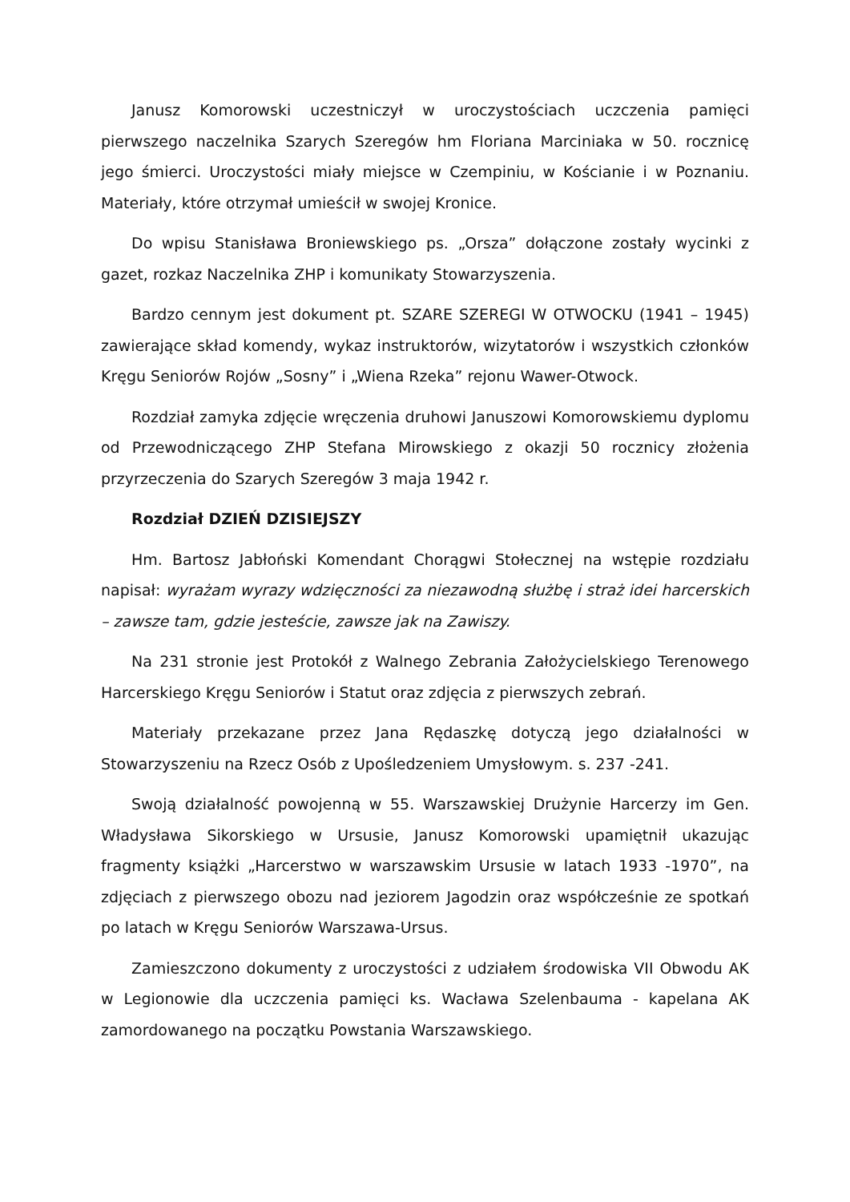Janusz Komorowski uczestniczył w uroczystościach uczczenia pamięci pierwszego naczelnika Szarych Szeregów hm Floriana Marciniaka w 50. rocznicę jego śmierci. Uroczystości miały miejsce w Czempiniu, w Kościanie i w Poznaniu. Materiały, które otrzymał umieścił w swojej Kronice.
Do wpisu Stanisława Broniewskiego ps. „Orsza” dołączone zostały wycinki z gazet, rozkaz Naczelnika ZHP i komunikaty Stowarzyszenia.
Bardzo cennym jest dokument pt. SZARE SZEREGI W OTWOCKU (1941 – 1945) zawierające skład komendy, wykaz instruktorów, wizytatorów i wszystkich członków Kręgu Seniorów Rojów „Sosny” i „Wiena Rzeka” rejonu Wawer-Otwock.
Rozdział zamyka zdjęcie wręczenia druhowi Januszowi Komorowskiemu dyplomu od Przewodniczącego ZHP Stefana Mirowskiego z okazji 50 rocznicy złożenia przyrzeczenia do Szarych Szeregów 3 maja 1942 r.
Rozdział DZIEŃ DZISIEJSZY
Hm. Bartosz Jabłoński Komendant Chorągwi Stołecznej na wstępie rozdziału napisał: wyrażam wyrazy wdzięczności za niezawodną służbę i straż idei harcerskich – zawsze tam, gdzie jesteście, zawsze jak na Zawiszy.
Na 231 stronie jest Protokół z Walnego Zebrania Założycielskiego Terenowego Harcerskiego Kręgu Seniorów i Statut oraz zdjęcia z pierwszych zebrań.
Materiały przekazane przez Jana Rędaszkę dotyczą jego działalności w Stowarzyszeniu na Rzecz Osób z Upośledzeniem Umysłowym. s. 237 -241.
Swoją działalność powojenną w 55. Warszawskiej Drużynie Harcerzy im Gen. Władysława Sikorskiego w Ursusie, Janusz Komorowski upamiętnił ukazując fragmenty książki „Harcerstwo w warszawskim Ursusie w latach 1933 -1970”, na zdjęciach z pierwszego obozu nad jeziorem Jagodzin oraz współcześnie ze spotkań po latach w Kręgu Seniorów Warszawa-Ursus.
Zamieszczono dokumenty z uroczystości z udziałem środowiska VII Obwodu AK w Legionowie dla uczczenia pamięci ks. Wacława Szelenbauma - kapelana AK zamordowanego na początku Powstania Warszawskiego.